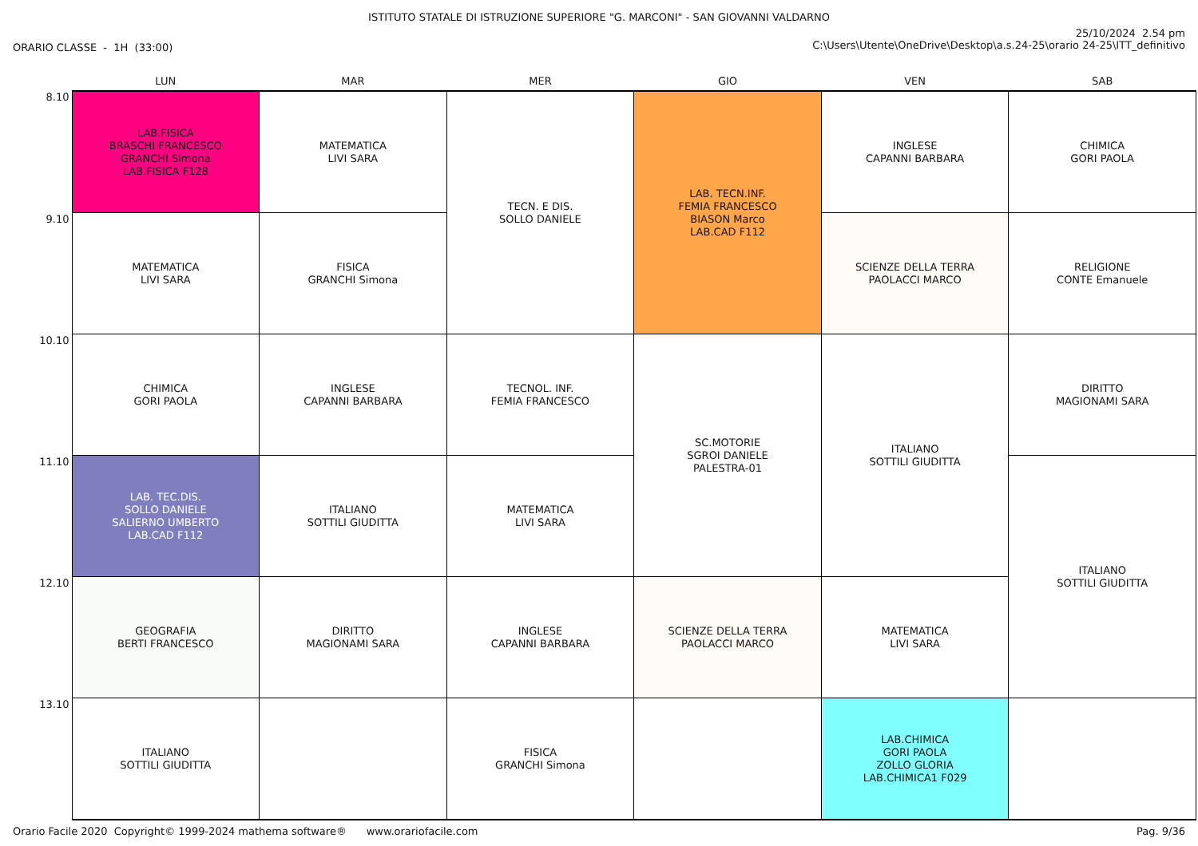ISTITUTO STATALE DI ISTRUZIONE SUPERIORE "G. MARCONI" - SAN GIOVANNI VALDARNO
ORARIO CLASSE - 1H (33:00)
25/10/2024 2.54 pm
C:\Users\Utente\OneDrive\Desktop\a.s.24-25\orario 24-25\ITT_definitivo
| | LUN | MAR | MER | GIO | VEN | SAB |
| --- | --- | --- | --- | --- | --- | --- |
| 8.10 | LAB.FISICA BRASCHI FRANCESCO GRANCHI Simona LAB.FISICA F128 | MATEMATICA LIVI SARA | TECN. E DIS. SOLLO DANIELE | LAB. TECN.INF. FEMIA FRANCESCO BIASON Marco LAB.CAD F112 | INGLESE CAPANNI BARBARA | CHIMICA GORI PAOLA |
| 9.10 | MATEMATICA LIVI SARA | FISICA GRANCHI Simona | | | SCIENZE DELLA TERRA PAOLACCI MARCO | RELIGIONE CONTE Emanuele |
| 10.10 | CHIMICA GORI PAOLA | INGLESE CAPANNI BARBARA | TECNOL. INF. FEMIA FRANCESCO | SC.MOTORIE SGROI DANIELE PALESTRA-01 | ITALIANO SOTTILI GIUDITTA | DIRITTO MAGIONAMI SARA |
| 11.10 | LAB. TEC.DIS. SOLLO DANIELE SALIERNO UMBERTO LAB.CAD F112 | ITALIANO SOTTILI GIUDITTA | MATEMATICA LIVI SARA | | | ITALIANO SOTTILI GIUDITTA |
| 12.10 | GEOGRAFIA BERTI FRANCESCO | DIRITTO MAGIONAMI SARA | INGLESE CAPANNI BARBARA | SCIENZE DELLA TERRA PAOLACCI MARCO | MATEMATICA LIVI SARA | |
| 13.10 | ITALIANO SOTTILI GIUDITTA | | FISICA GRANCHI Simona | | LAB.CHIMICA GORI PAOLA ZOLLO GLORIA LAB.CHIMICA1 F029 | |
Orario Facile 2020 Copyright© 1999-2024 mathema software® www.orariofacile.com
Pag. 9/36